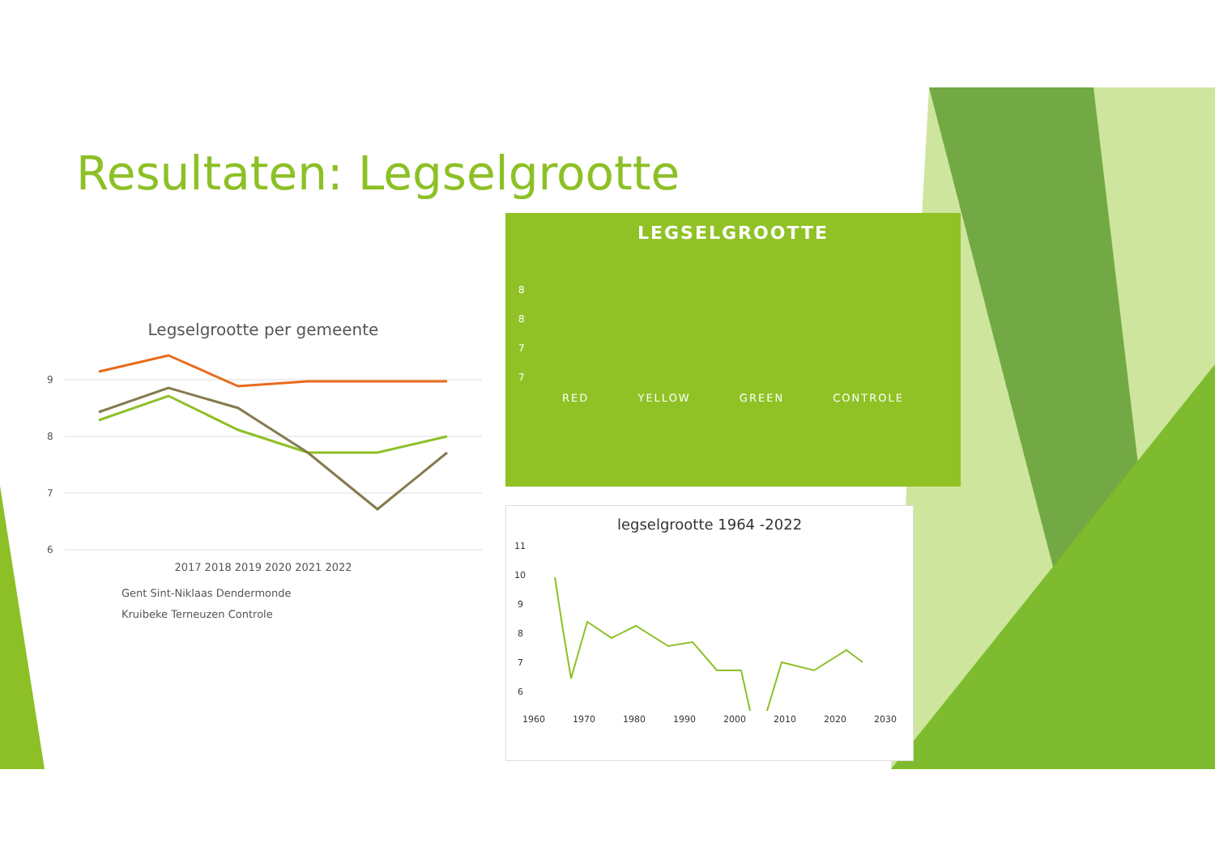Resultaten: Legselgrootte
Legselgrootte per gemeente
9
8
7
6
2017 2018 2019 2020 2021 2022
Gent Sint-Niklaas Dendermonde
Kruibeke Terneuzen Controle
LEGSELGROOTTE
8
8
7
7
RED YELLOW GREEN CONTROLE
legselgrootte 1964 -2022
11
10
9
8
7
6
1960 1970 1980 1990 2000 2010 2020 2030